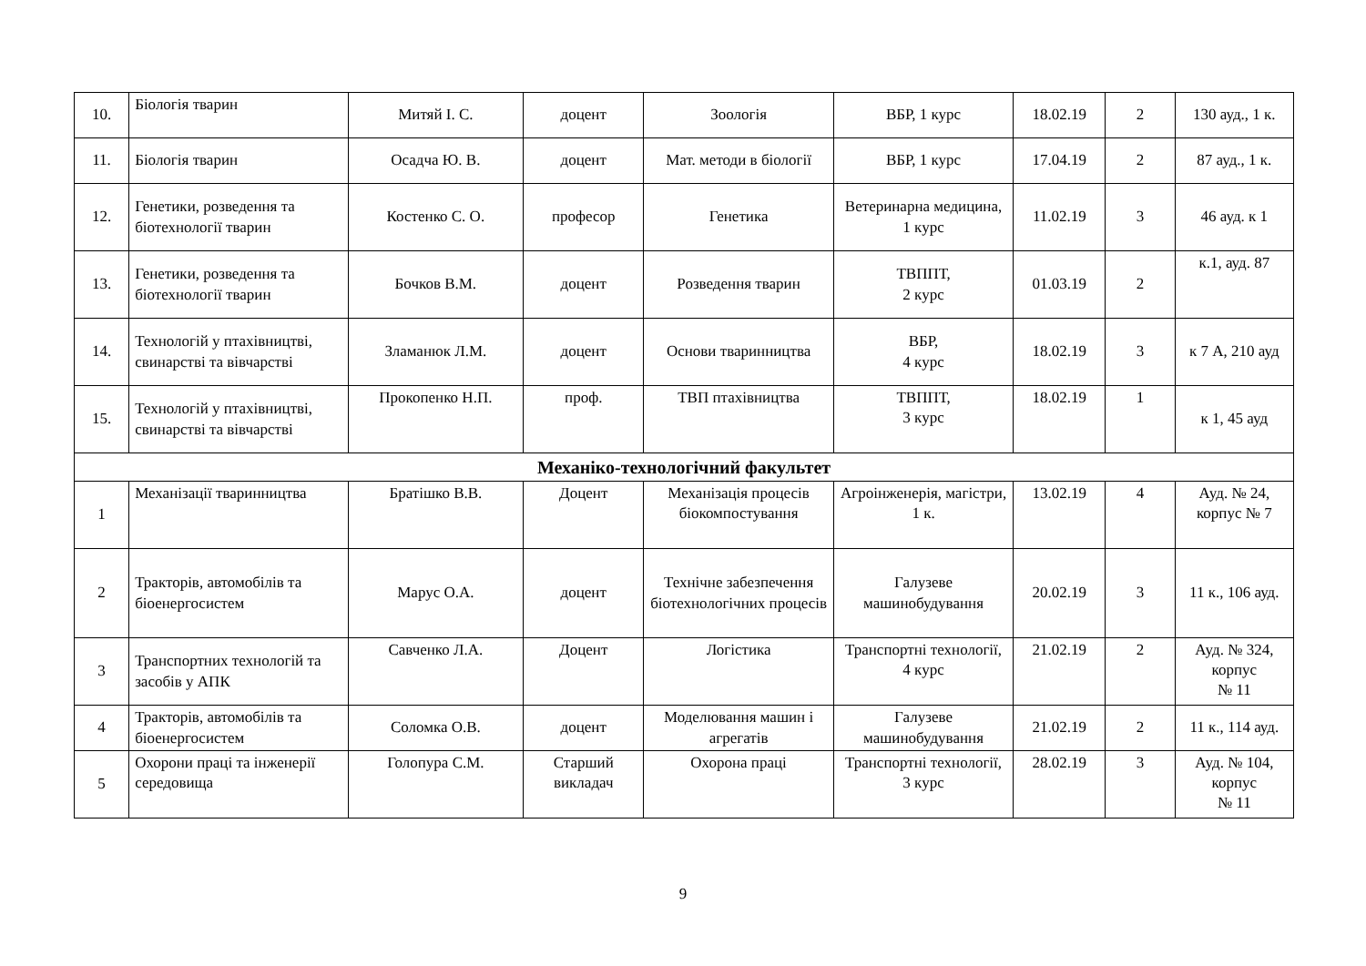| 10. | Біологія тварин | Митяй І. С. | доцент | Зоологія | ВБР, 1 курс | 18.02.19 | 2 | 130 ауд., 1 к. |
| 11. | Біологія тварин | Осадча Ю. В. | доцент | Мат. методи в біології | ВБР, 1 курс | 17.04.19 | 2 | 87 ауд., 1 к. |
| 12. | Генетики, розведення та біотехнології тварин | Костенко С. О. | професор | Генетика | Ветеринарна медицина, 1 курс | 11.02.19 | 3 | 46 ауд. к 1 |
| 13. | Генетики, розведення та біотехнології тварин | Бочков В.М. | доцент | Розведення тварин | ТВППТ, 2 курс | 01.03.19 | 2 | к.1, ауд. 87 |
| 14. | Технологій у птахівництві, свинарстві та вівчарстві | Зламанюк Л.М. | доцент | Основи тваринництва | ВБР, 4 курс | 18.02.19 | 3 | к 7 А, 210 ауд |
| 15. | Технологій у птахівництві, свинарстві та вівчарстві | Прокопенко Н.П. | проф. | ТВП птахівництва | ТВППТ, 3 курс | 18.02.19 | 1 | к 1, 45 ауд |
| Механіко-технологічний факультет | | | | | | | | |
| 1 | Механізації тваринництва | Братішко В.В. | Доцент | Механізація процесів біокомпостування | Агроінженерія, магістри, 1 к. | 13.02.19 | 4 | Ауд. № 24, корпус № 7 |
| 2 | Тракторів, автомобілів та біоенергосистем | Марус О.А. | доцент | Технічне забезпечення біотехнологічних процесів | Галузеве машинобудування | 20.02.19 | 3 | 11 к., 106 ауд. |
| 3 | Транспортних технологій та засобів у АПК | Савченко Л.А. | Доцент | Логістика | Транспортні технології, 4 курс | 21.02.19 | 2 | Ауд. № 324, корпус № 11 |
| 4 | Тракторів, автомобілів та біоенергосистем | Соломка О.В. | доцент | Моделювання машин і агрегатів | Галузеве машинобудування | 21.02.19 | 2 | 11 к., 114 ауд. |
| 5 | Охорони праці та інженерії середовища | Голопура С.М. | Старший викладач | Охорона праці | Транспортні технології, 3 курс | 28.02.19 | 3 | Ауд. № 104, корпус № 11 |
9